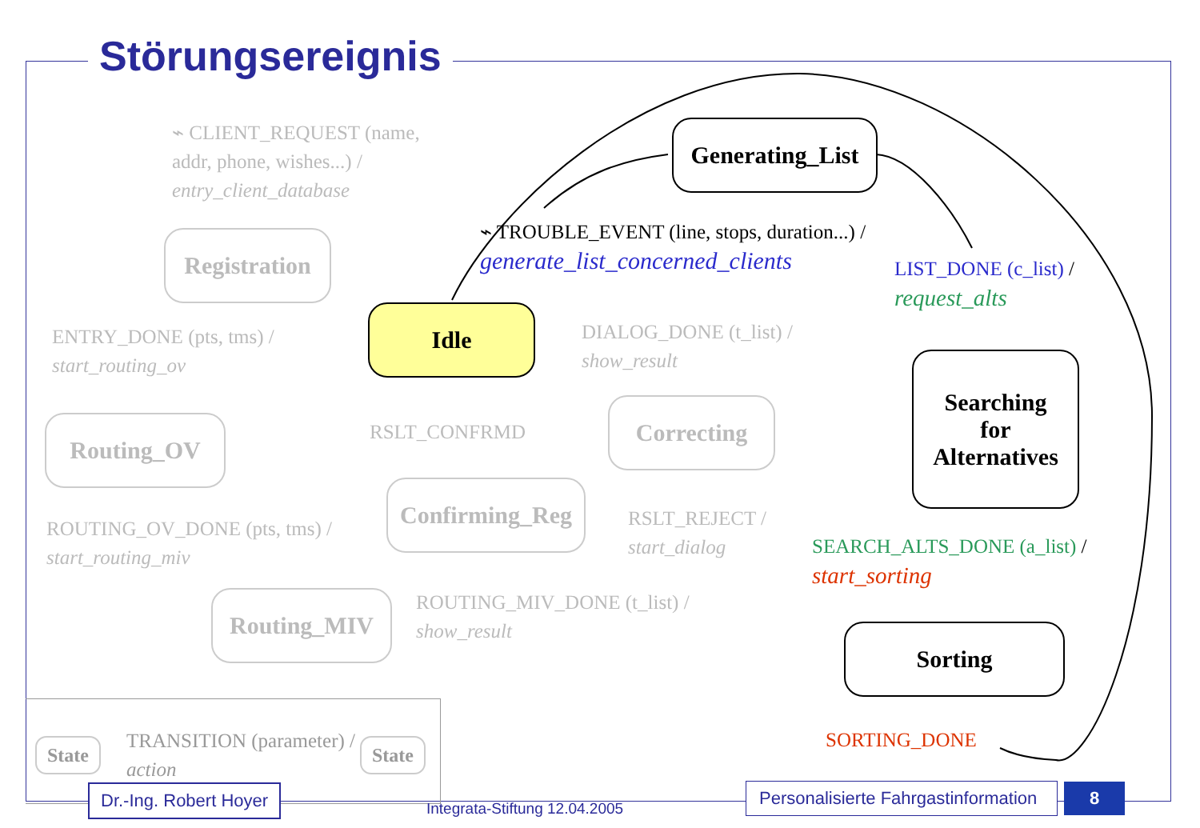Störungsereignis
⌁ CLIENT_REQUEST (name,
addr, phone, wishes...) /
entry_client_database
Registration
Idle
Generating_List
⌁ TROUBLE_EVENT (line, stops, duration...) /
generate_list_concerned_clients
LIST_DONE (c_list) /
request_alts
Searching
for
Alternatives
ENTRY_DONE (pts, tms) /
start_routing_ov
DIALOG_DONE (t_list) /
show_result
Routing_OV RSLT_CONFRMD
Correcting
Confirming_Reg
ROUTING_OV_DONE (pts, tms) /
start_routing_miv
RSLT_REJECT /
start_dialog
SEARCH_ALTS_DONE (a_list) /
start_sorting
Routing_MIV
ROUTING_MIV_DONE (t_list) /
show_result
Sorting
SORTING_DONE
State
TRANSITION (parameter) /
action
State
Dr.-Ing. Robert Hoyer
Integrata-Stiftung 12.04.2005
Personalisierte Fahrgastinformation
8